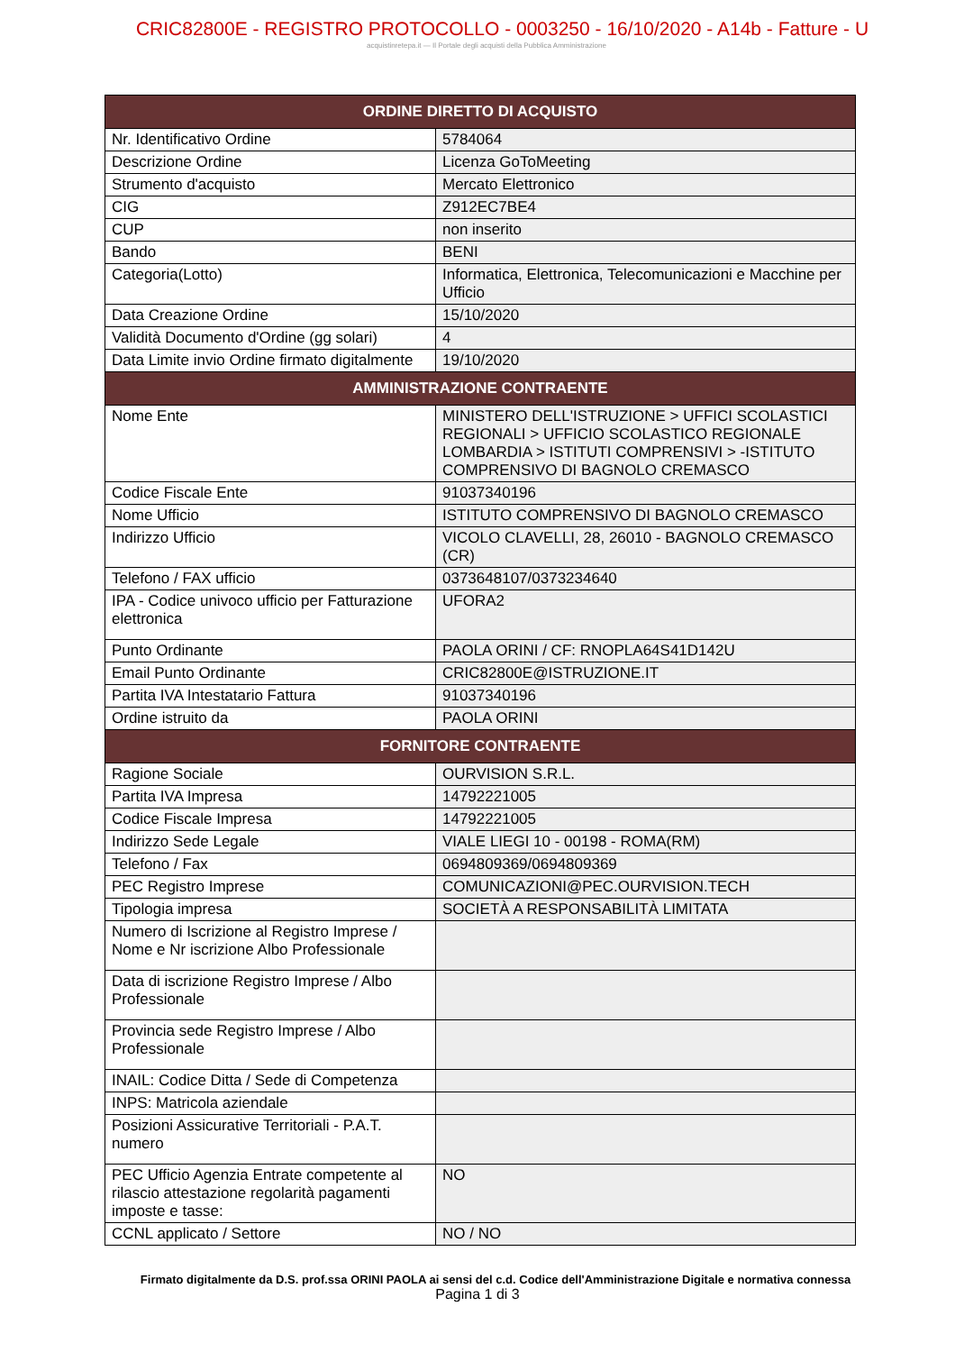CRIC82800E - REGISTRO PROTOCOLLO - 0003250 - 16/10/2020 - A14b - Fatture - U
acquistinretepa.it — Il Portale degli acquisti della Pubblica Amministrazione
| ORDINE DIRETTO DI ACQUISTO | |
| --- | --- |
| Nr. Identificativo Ordine | 5784064 |
| Descrizione Ordine | Licenza GoToMeeting |
| Strumento d'acquisto | Mercato Elettronico |
| CIG | Z912EC7BE4 |
| CUP | non inserito |
| Bando | BENI |
| Categoria(Lotto) | Informatica, Elettronica, Telecomunicazioni e Macchine per Ufficio |
| Data Creazione Ordine | 15/10/2020 |
| Validità Documento d'Ordine (gg solari) | 4 |
| Data Limite invio Ordine firmato digitalmente | 19/10/2020 |
| AMMINISTRAZIONE CONTRAENTE | |
| Nome Ente | MINISTERO DELL'ISTRUZIONE > UFFICI SCOLASTICI REGIONALI > UFFICIO SCOLASTICO REGIONALE LOMBARDIA > ISTITUTI COMPRENSIVI > -ISTITUTO COMPRENSIVO DI BAGNOLO CREMASCO |
| Codice Fiscale Ente | 91037340196 |
| Nome Ufficio | ISTITUTO COMPRENSIVO DI BAGNOLO CREMASCO |
| Indirizzo Ufficio | VICOLO CLAVELLI, 28, 26010 - BAGNOLO CREMASCO (CR) |
| Telefono / FAX ufficio | 0373648107/0373234640 |
| IPA - Codice univoco ufficio per Fatturazione elettronica | UFORA2 |
| Punto Ordinante | PAOLA ORINI / CF: RNOPLA64S41D142U |
| Email Punto Ordinante | CRIC82800E@ISTRUZIONE.IT |
| Partita IVA Intestatario Fattura | 91037340196 |
| Ordine istruito da | PAOLA ORINI |
| FORNITORE CONTRAENTE | |
| Ragione Sociale | OURVISION S.R.L. |
| Partita IVA Impresa | 14792221005 |
| Codice Fiscale Impresa | 14792221005 |
| Indirizzo Sede Legale | VIALE LIEGI 10 - 00198 - ROMA(RM) |
| Telefono / Fax | 0694809369/0694809369 |
| PEC Registro Imprese | COMUNICAZIONI@PEC.OURVISION.TECH |
| Tipologia impresa | SOCIETÀ A RESPONSABILITÀ LIMITATA |
| Numero di Iscrizione al Registro Imprese / Nome e Nr iscrizione Albo Professionale | |
| Data di iscrizione Registro Imprese / Albo Professionale | |
| Provincia sede Registro Imprese / Albo Professionale | |
| INAIL: Codice Ditta / Sede di Competenza | |
| INPS: Matricola aziendale | |
| Posizioni Assicurative Territoriali - P.A.T. numero | |
| PEC Ufficio Agenzia Entrate competente al rilascio attestazione regolarità pagamenti imposte e tasse: | NO |
| CCNL applicato / Settore | NO / NO |
Firmato digitalmente da D.S. prof.ssa ORINI PAOLA ai sensi del c.d. Codice dell'Amministrazione Digitale e normativa connessa
Pagina 1 di 3